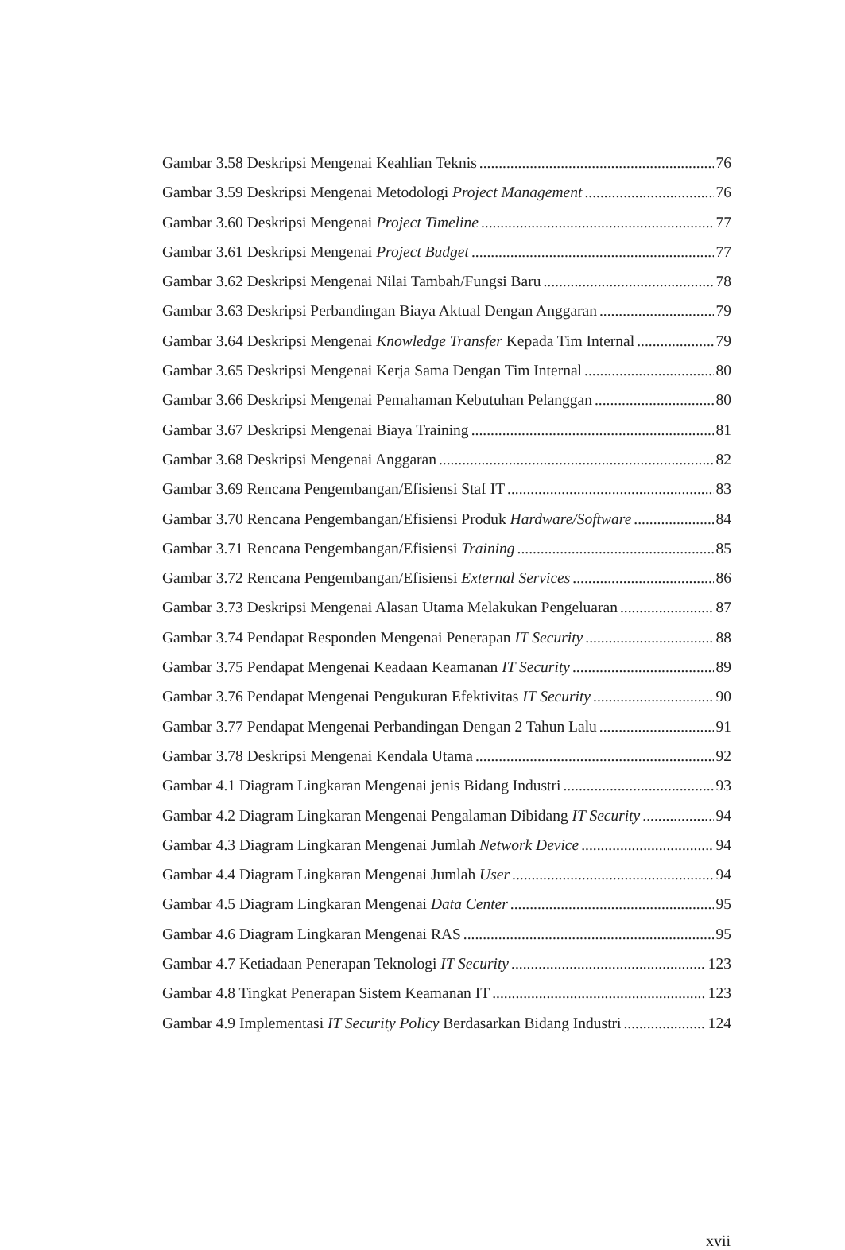Gambar 3.58 Deskripsi Mengenai Keahlian Teknis 76
Gambar 3.59 Deskripsi Mengenai Metodologi Project Management 76
Gambar 3.60 Deskripsi Mengenai Project Timeline 77
Gambar 3.61 Deskripsi Mengenai Project Budget 77
Gambar 3.62 Deskripsi Mengenai Nilai Tambah/Fungsi Baru 78
Gambar 3.63 Deskripsi Perbandingan Biaya Aktual Dengan Anggaran 79
Gambar 3.64 Deskripsi Mengenai Knowledge Transfer Kepada Tim Internal 79
Gambar 3.65 Deskripsi Mengenai Kerja Sama Dengan Tim Internal 80
Gambar 3.66 Deskripsi Mengenai Pemahaman Kebutuhan Pelanggan 80
Gambar 3.67 Deskripsi Mengenai Biaya Training 81
Gambar 3.68 Deskripsi Mengenai Anggaran 82
Gambar 3.69 Rencana Pengembangan/Efisiensi Staf IT 83
Gambar 3.70 Rencana Pengembangan/Efisiensi Produk Hardware/Software 84
Gambar 3.71 Rencana Pengembangan/Efisiensi Training 85
Gambar 3.72 Rencana Pengembangan/Efisiensi External Services 86
Gambar 3.73 Deskripsi Mengenai Alasan Utama Melakukan Pengeluaran 87
Gambar 3.74 Pendapat Responden Mengenai Penerapan IT Security 88
Gambar 3.75 Pendapat Mengenai Keadaan Keamanan IT Security 89
Gambar 3.76 Pendapat Mengenai Pengukuran Efektivitas IT Security 90
Gambar 3.77 Pendapat Mengenai Perbandingan Dengan 2 Tahun Lalu 91
Gambar 3.78 Deskripsi Mengenai Kendala Utama 92
Gambar 4.1 Diagram Lingkaran Mengenai jenis Bidang Industri 93
Gambar 4.2 Diagram Lingkaran Mengenai Pengalaman Dibidang IT Security 94
Gambar 4.3 Diagram Lingkaran Mengenai Jumlah Network Device 94
Gambar 4.4 Diagram Lingkaran Mengenai Jumlah User 94
Gambar 4.5 Diagram Lingkaran Mengenai Data Center 95
Gambar 4.6 Diagram Lingkaran Mengenai RAS 95
Gambar 4.7 Ketiadaan Penerapan Teknologi IT Security 123
Gambar 4.8 Tingkat Penerapan Sistem Keamanan IT 123
Gambar 4.9 Implementasi IT Security Policy Berdasarkan Bidang Industri 124
xvii